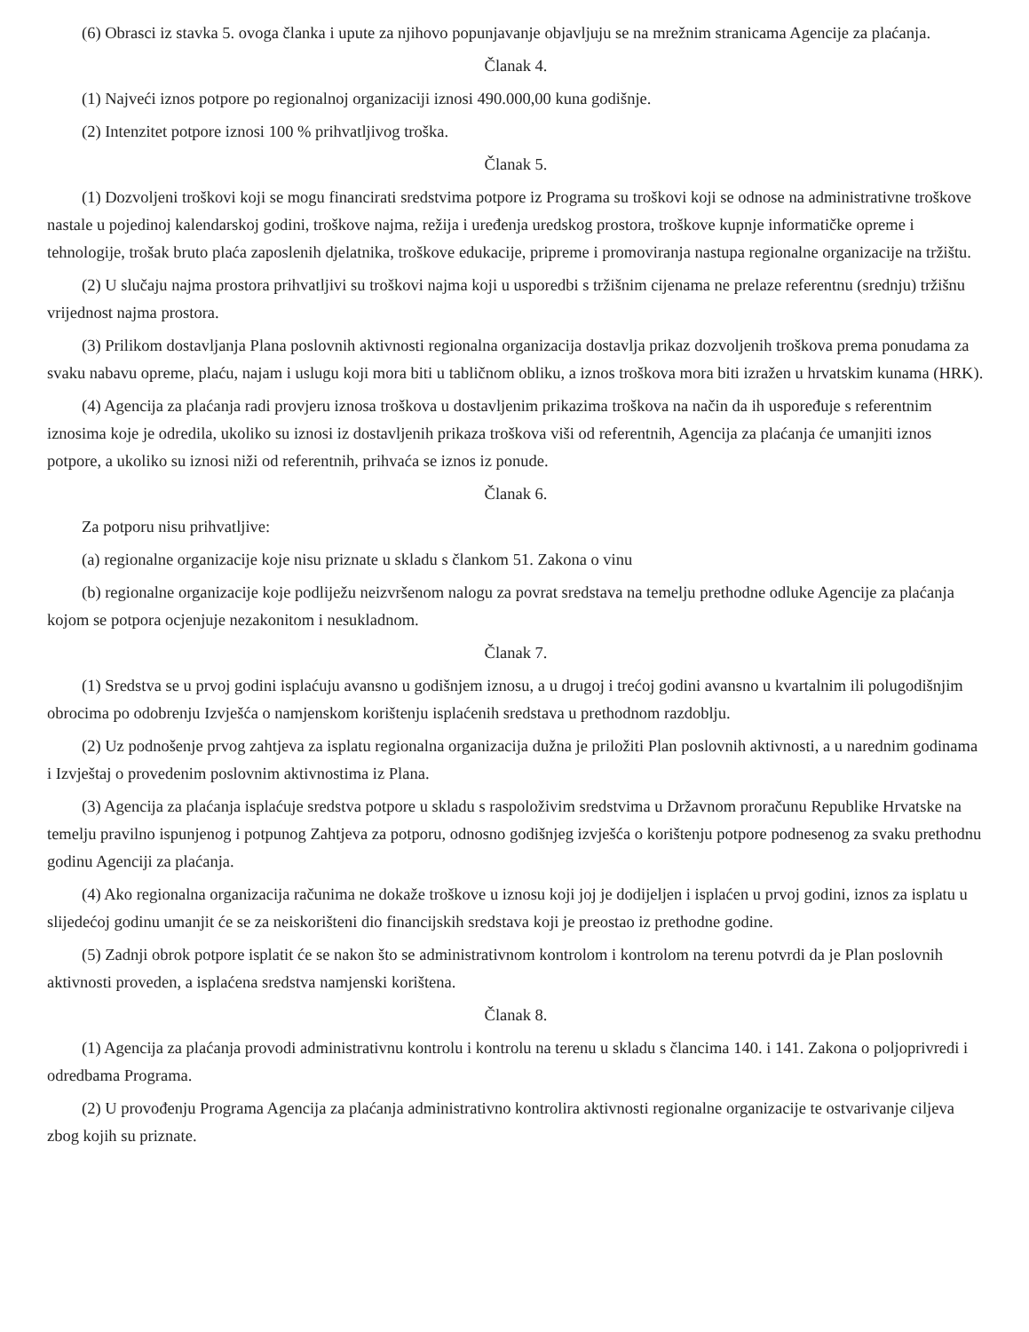(6) Obrasci iz stavka 5. ovoga članka i upute za njihovo popunjavanje objavljuju se na mrežnim stranicama Agencije za plaćanja.
Članak 4.
(1) Najveći iznos potpore po regionalnoj organizaciji iznosi 490.000,00 kuna godišnje.
(2) Intenzitet potpore iznosi 100 % prihvatljivog troška.
Članak 5.
(1) Dozvoljeni troškovi koji se mogu financirati sredstvima potpore iz Programa su troškovi koji se odnose na administrativne troškove nastale u pojedinoj kalendarskoj godini, troškove najma, režija i uređenja uredskog prostora, troškove kupnje informatičke opreme i tehnologije, trošak bruto plaća zaposlenih djelatnika, troškove edukacije, pripreme i promoviranja nastupa regionalne organizacije na tržištu.
(2) U slučaju najma prostora prihvatljivi su troškovi najma koji u usporedbi s tržišnim cijenama ne prelaze referentnu (srednju) tržišnu vrijednost najma prostora.
(3) Prilikom dostavljanja Plana poslovnih aktivnosti regionalna organizacija dostavlja prikaz dozvoljenih troškova prema ponudama za svaku nabavu opreme, plaću, najam i uslugu koji mora biti u tabličnom obliku, a iznos troškova mora biti izražen u hrvatskim kunama (HRK).
(4) Agencija za plaćanja radi provjeru iznosa troškova u dostavljenim prikazima troškova na način da ih uspoređuje s referentnim iznosima koje je odredila, ukoliko su iznosi iz dostavljenih prikaza troškova viši od referentnih, Agencija za plaćanja će umanjiti iznos potpore, a ukoliko su iznosi niži od referentnih, prihvaća se iznos iz ponude.
Članak 6.
Za potporu nisu prihvatljive:
(a) regionalne organizacije koje nisu priznate u skladu s člankom 51. Zakona o vinu
(b) regionalne organizacije koje podliježu neizvršenom nalogu za povrat sredstava na temelju prethodne odluke Agencije za plaćanja kojom se potpora ocjenjuje nezakonitom i nesukladnom.
Članak 7.
(1) Sredstva se u prvoj godini isplaćuju avansno u godišnjem iznosu, a u drugoj i trećoj godini avansno u kvartalnim ili polugodišnjim obrocima po odobrenju Izvješća o namjenskom korištenju isplaćenih sredstava u prethodnom razdoblju.
(2) Uz podnošenje prvog zahtjeva za isplatu regionalna organizacija dužna je priložiti Plan poslovnih aktivnosti, a u narednim godinama i Izvještaj o provedenim poslovnim aktivnostima iz Plana.
(3) Agencija za plaćanja isplaćuje sredstva potpore u skladu s raspoloživim sredstvima u Državnom proračunu Republike Hrvatske na temelju pravilno ispunjenog i potpunog Zahtjeva za potporu, odnosno godišnjeg izvješća o korištenju potpore podnesenog za svaku prethodnu godinu Agenciji za plaćanja.
(4) Ako regionalna organizacija računima ne dokaže troškove u iznosu koji joj je dodijeljen i isplaćen u prvoj godini, iznos za isplatu u slijedećoj godinu umanjit će se za neiskorišteni dio financijskih sredstava koji je preostao iz prethodne godine.
(5) Zadnji obrok potpore isplatit će se nakon što se administrativnom kontrolom i kontrolom na terenu potvrdi da je Plan poslovnih aktivnosti proveden, a isplaćena sredstva namjenski korištena.
Članak 8.
(1) Agencija za plaćanja provodi administrativnu kontrolu i kontrolu na terenu u skladu s člancima 140. i 141. Zakona o poljoprivredi i odredbama Programa.
(2) U provođenju Programa Agencija za plaćanja administrativno kontrolira aktivnosti regionalne organizacije te ostvarivanje ciljeva zbog kojih su priznate.